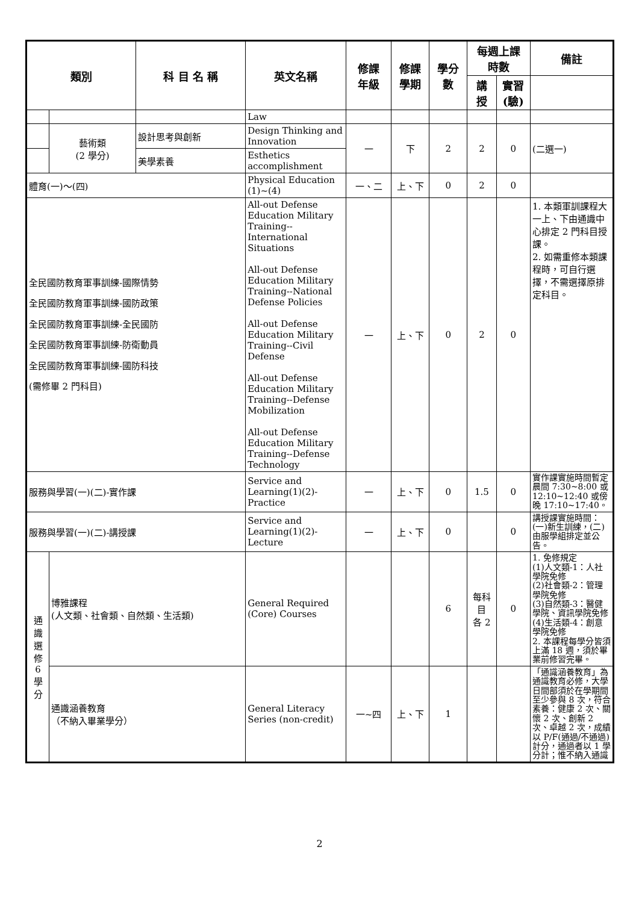| 類別 | | 科 目 名 稱 | 英文名稱 | 修課 年級 | 修課 學期 | 學分 數 | 每週上課 時數 | | 備註 |
| --- | --- | --- | --- | --- | --- | --- | --- | --- | --- |
| | | | | | | | 講 授 | 實習 (驗) | |
| | | | Law | | | | | | |
| | 藝術類 (2 學分) | 設計思考與創新 | Design Thinking and Innovation | 一 | 下 | 2 | 2 | 0 | (二選一) |
| | | 美學素養 | Esthetics accomplishment | | | | | | |
| 體育(一)～(四) | | | Physical Education (1)~(4) | 一、二 | 上、下 | 0 | 2 | 0 | |
| 全民國防教育軍事訓練-國際情勢 全民國防教育軍事訓練-國防政策 全民國防教育軍事訓練-全民國防 全民國防教育軍事訓練-防衛動員 全民國防教育軍事訓練-國防科技 (需修畢 2 門科目) | | | All-out Defense Education Military Training--International Situations All-out Defense Education Military Training--National Defense Policies All-out Defense Education Military Training--Civil Defense All-out Defense Education Military Training--Defense Mobilization All-out Defense Education Military Training--Defense Technology | 一 | 上、下 | 0 | 2 | 0 | 1. 本類軍訓課程大一上、下由通識中心排定 2 門科目授課。 2. 如需重修本類課程時，可自行選擇，不需選擇原排定科目。 |
| 服務與學習(一)(二)-實作課 | | | Service and Learning(1)(2)-Practice | 一 | 上、下 | 0 | 1.5 | 0 | 實作課實施時間暫定晨間 7:30~8:00 或 12:10~12:40 或傍晚 17:10~17:40。 |
| 服務與學習(一)(二)-講授課 | | | Service and Learning(1)(2)-Lecture | 一 | 上、下 | 0 | | 0 | 講授課實施時間：(一)新生訓練，(二)由服學組排定並公告。 |
| 通 識 選 修 6 學 分 | 博雅課程 (人文類、社會類、自然類、生活類) | | General Required (Core) Courses | | | 6 | 每科 目 各 2 | 0 | 1. 免修規定 (1)人文類-1：人社學院免修 (2)社會類-2：管理學院免修 (3)自然類-3：醫健學院、資訊學院免修 (4)生活類-4：創意學院免修 2. 本課程每學分皆須上滿 18 週，須於畢業前修習完畢。 |
| | 通識涵養教育 （不納入畢業學分） | | General Literacy Series (non-credit) | 一~四 | 上、下 | 1 | | | 「通識涵養教育」為通識教育必修，大學日間部須於在學期間至少參與 8 次，符合素養：健康 2 次、關懷 2 次、創新 2 次、卓越 2 次，成績以 P/F(通過/不通過)計分，通過者以 1 學分計；惟不納入通識 |
2